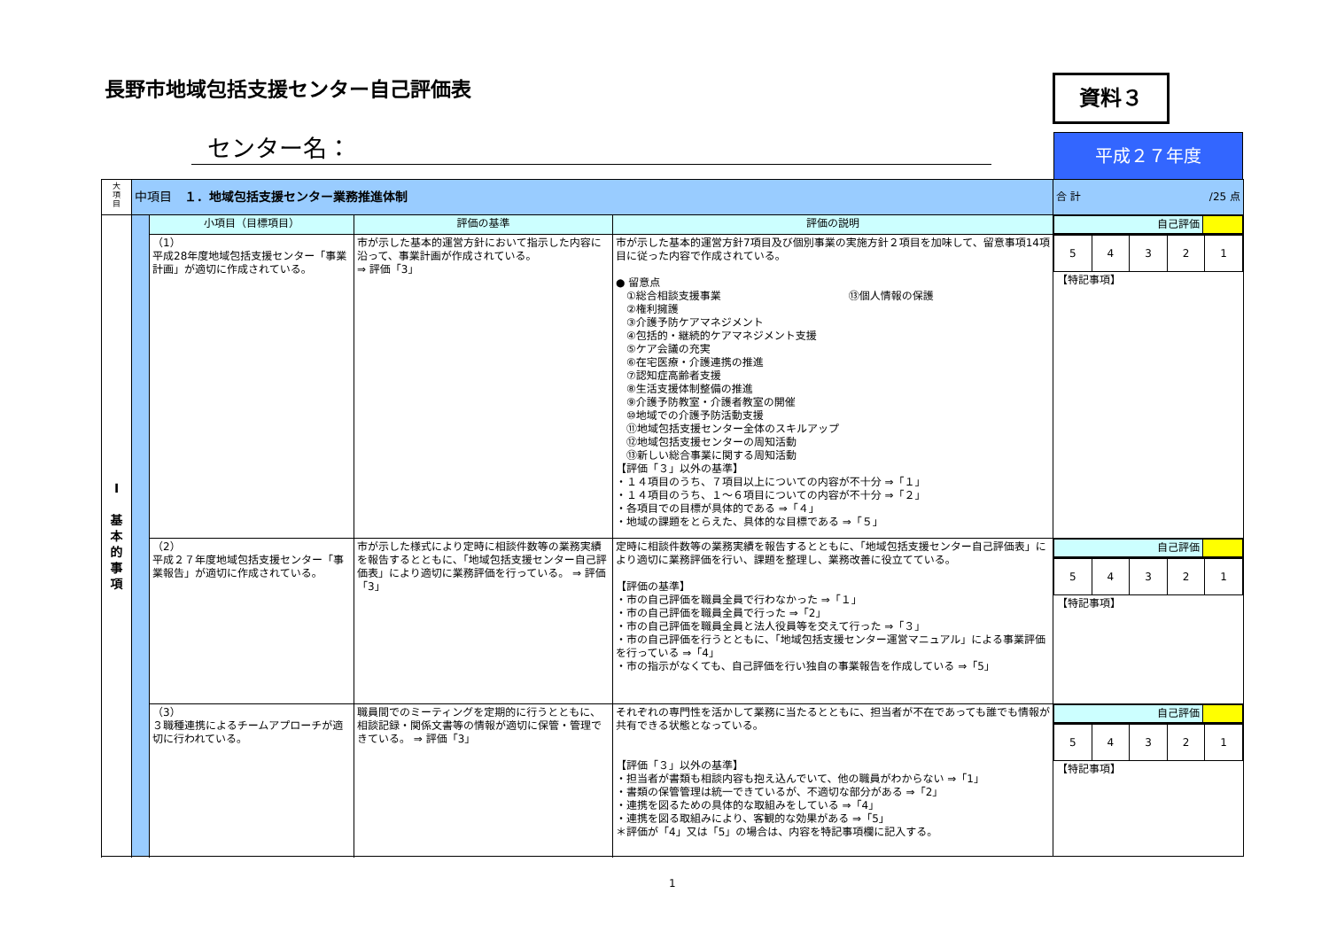長野市地域包括支援センター自己評価表 資料３
センター名： 平成２７年度
| 大 項 目 | 中項目 １．地域包括支援センター業務推進体制 | | | | 合 計 /25 点 |
| Ⅰ 基 本 的 事 項 | | 小項目（目標項目） | 評価の基準 | 評価の説明 | / 自己評価 / / |
| | | （1） 平成28年度地域包括支援センター「事業計画」が適切に作成されている。 | 市が示した基本的運営方針において指示した内容に沿って、事業計画が作成されている。 ⇒ 評価「3」 | 市が示した基本的運営方針7項目及び個別事業の実施方針２項目を加味して、留意事項14項目に従った内容で作成されている。 ● 留意点 ①総合相談支援事業 ⑬個人情報の保護 ②権利擁護 ③介護予防ケアマネジメント ④包括的・継続的ケアマネジメント支援 ⑤ケア会議の充実 ⑥在宅医療・介護連携の推進 ⑦認知症高齢者支援 ⑧生活支援体制整備の推進 ⑨介護予防教室・介護者教室の開催 ⑩地域での介護予防活動支援 ⑪地域包括支援センター全体のスキルアップ ⑫地域包括支援センターの周知活動 ⑬新しい総合事業に関する周知活動 【評価「３」以外の基準】 ・１４項目のうち、７項目以上についての内容が不十分 ⇒「１」 ・１４項目のうち、１～６項目についての内容が不十分 ⇒「２」 ・各項目での目標が具体的である ⇒「４」 ・地域の課題をとらえた、具体的な目標である ⇒「５」 | / 5 / 4 / 3 / 2 / 1 / 【特記事項】 |
| | | （2） 平成２７年度地域包括支援センター「事業報告」が適切に作成されている。 | 市が示した様式により定時に相談件数等の業務実績を報告するとともに、「地域包括支援センター自己評価表」により適切に業務評価を行っている。 ⇒ 評価「3」 | 定時に相談件数等の業務実績を報告するとともに、「地域包括支援センター自己評価表」により適切に業務評価を行い、課題を整理し、業務改善に役立てている。 【評価の基準】 ・市の自己評価を職員全員で行わなかった ⇒「１」 ・市の自己評価を職員全員で行った ⇒「2」 ・市の自己評価を職員全員と法人役員等を交えて行った ⇒「３」 ・市の自己評価を行うとともに、「地域包括支援センター運営マニュアル」による事業評価を行っている ⇒「4」 ・市の指示がなくても、自己評価を行い独自の事業報告を作成している ⇒「5」 | / 自己評価 / / |
| | | | | | / 5 / 4 / 3 / 2 / 1 / 【特記事項】 |
| | | （3） ３職種連携によるチームアプローチが適切に行われている。 | 職員間でのミーティングを定期的に行うとともに、相談記録・関係文書等の情報が適切に保管・管理できている。 ⇒ 評価「3」 | それぞれの専門性を活かして業務に当たるとともに、担当者が不在であっても誰でも情報が共有できる状態となっている。 【評価「３」以外の基準】 ・担当者が書類も相談内容も抱え込んでいて、他の職員がわからない ⇒「1」 ・書類の保管管理は統一できているが、不適切な部分がある ⇒「2」 ・連携を図るための具体的な取組みをしている ⇒「4」 ・連携を図る取組みにより、客観的な効果がある ⇒「5」 ＊評価が「4」又は「5」の場合は、内容を特記事項欄に記入する。 | / 自己評価 / / |
| | | | | | / 5 / 4 / 3 / 2 / 1 / 【特記事項】 |
1